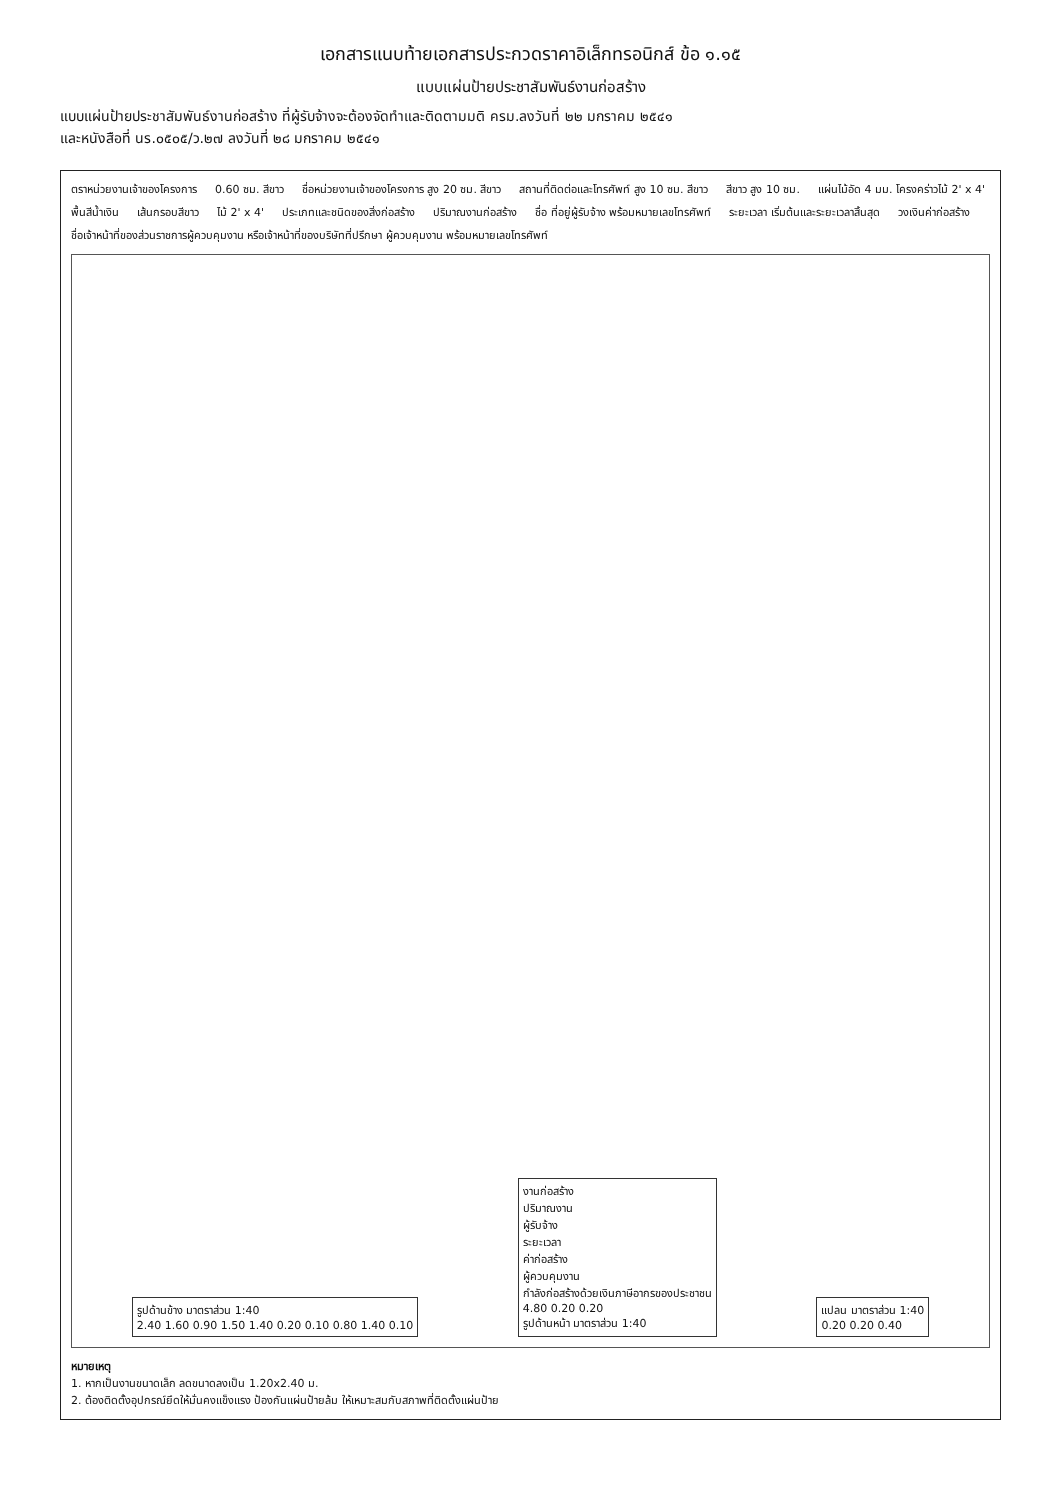เอกสารแนบท้ายเอกสารประกวดราคาอิเล็กทรอนิกส์ ข้อ ๑.๑๕
แบบแผ่นป้ายประชาสัมพันธ์งานก่อสร้าง
แบบแผ่นป้ายประชาสัมพันธ์งานก่อสร้าง ที่ผู้รับจ้างจะต้องจัดทำและติดตามมติ ครม.ลงวันที่ ๒๒ มกราคม ๒๕๔๑
และหนังสือที่ นร.๐๕๐๕/ว.๒๗ ลงวันที่ ๒๘ มกราคม ๒๕๔๑
ตราหน่วยงานเจ้าของโครงการ 0.60 ซม. สีขาว ชื่อหน่วยงานเจ้าของโครงการ สูง 20 ซม. สีขาว สถานที่ติดต่อและโทรศัพท์ สูง 10 ซม. สีขาว สีขาว สูง 10 ซม. แผ่นไม้อัด 4 มม. โครงคร่าวไม้ 2' x 4' พื้นสีน้ำเงิน เส้นกรอบสีขาว ไม้ 2' x 4' ประเภทและชนิดของสิ่งก่อสร้าง ปริมาณงานก่อสร้าง ชื่อ ที่อยู่ผู้รับจ้าง พร้อมหมายเลขโทรศัพท์ ระยะเวลา เริ่มต้นและระยะเวลาสิ้นสุด วงเงินค่าก่อสร้าง ชื่อเจ้าหน้าที่ของส่วนราชการผู้ควบคุมงาน หรือเจ้าหน้าที่ของบริษัทที่ปรึกษา ผู้ควบคุมงาน พร้อมหมายเลขโทรศัพท์
รูปด้านข้าง มาตราส่วน 1:40
2.40 1.60 0.90 1.50 1.40 0.20 0.10 0.80 1.40 0.10
งานก่อสร้าง
ปริมาณงาน
ผู้รับจ้าง
ระยะเวลา
ค่าก่อสร้าง
ผู้ควบคุมงาน
กำลังก่อสร้างด้วยเงินภาษีอากรของประชาชน
4.80 0.20 0.20
รูปด้านหน้า มาตราส่วน 1:40
แปลน มาตราส่วน 1:40
0.20 0.20 0.40
หมายเหตุ
1. หากเป็นงานขนาดเล็ก ลดขนาดลงเป็น 1.20x2.40 ม.
2. ต้องติดตั้งอุปกรณ์ยึดให้มั่นคงแข็งแรง ป้องกันแผ่นป้ายล้ม ให้เหมาะสมกับสภาพที่ติดตั้งแผ่นป้าย